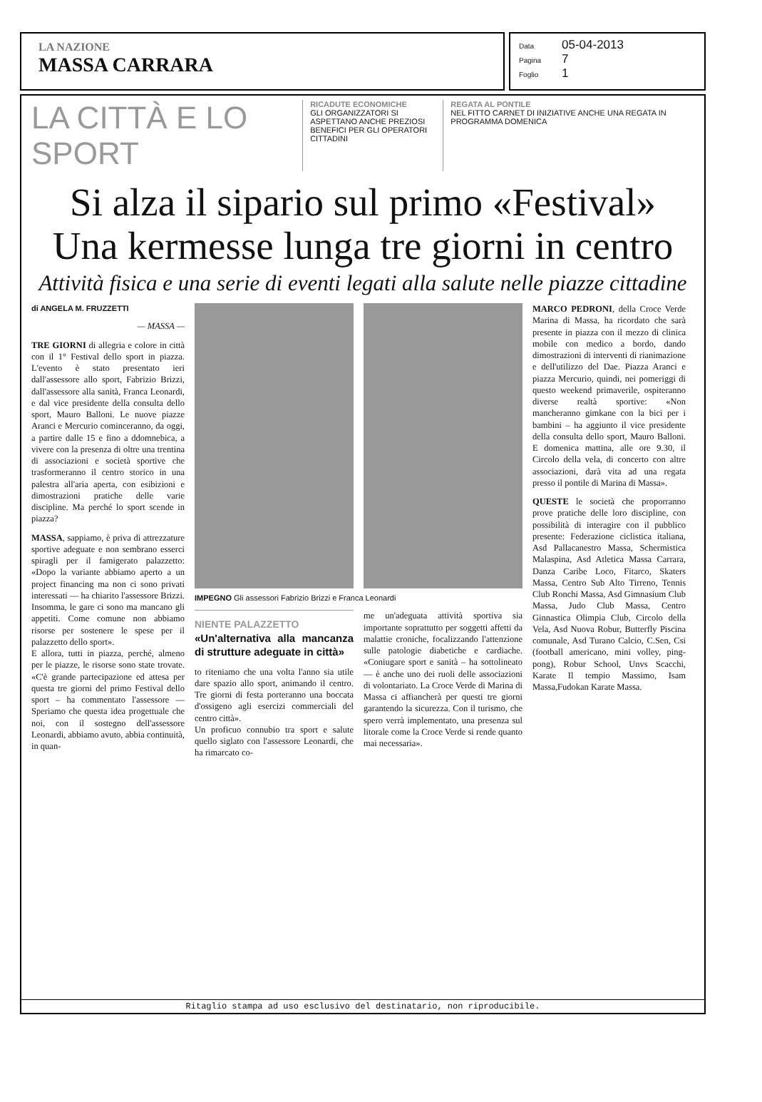LA NAZIONE
MASSA CARRARA
Data 05-04-2013
Pagina 7
Foglio 1
LA CITTÀ E LO SPORT
RICADUTE ECONOMICHE
GLI ORGANIZZATORI SI ASPETTANO ANCHE PREZIOSI BENEFICI PER GLI OPERATORI CITTADINI
REGATA AL PONTILE
NEL FITTO CARNET DI INIZIATIVE ANCHE UNA REGATA IN PROGRAMMA DOMENICA
Si alza il sipario sul primo «Festival»
Una kermesse lunga tre giorni in centro
Attività fisica e una serie di eventi legati alla salute nelle piazze cittadine
di ANGELA M. FRUZZETTI
— MASSA —
TRE GIORNI di allegria e colore in città con il 1° Festival dello sport in piazza. L'evento è stato presentato ieri dall'assessore allo sport, Fabrizio Brizzi, dall'assessore alla sanità, Franca Leonardi, e dal vice presidente della consulta dello sport, Mauro Balloni. Le nuove piazze Aranci e Mercurio cominceranno, da oggi, a partire dalle 15 e fino a ddomnebica, a vivere con la presenza di oltre una trentina di associazioni e società sportive che trasformeranno il centro storico in una palestra all'aria aperta, con esibizioni e dimostrazioni pratiche delle varie discipline. Ma perché lo sport scende in piazza?
MASSA, sappiamo, è priva di attrezzature sportive adeguate e non sembrano esserci spiragli per il famigerato palazzetto: «Dopo la variante abbiamo aperto a un project financing ma non ci sono privati interessati — ha chiarito l'assessore Brizzi. Insomma, le gare ci sono ma mancano gli appetiti. Come comune non abbiamo risorse per sostenere le spese per il palazzetto dello sport».
E allora, tutti in piazza, perché, almeno per le piazze, le risorse sono state trovate. «C'è grande partecipazione ed attesa per questa tre giorni del primo Festival dello sport – ha commentato l'assessore — Speriamo che questa idea progettuale che noi, con il sostegno dell'assessore Leonardi, abbiamo avuto, abbia continuità, in quan-
IMPEGNO Gli assessori Fabrizio Brizzi e Franca Leonardi
NIENTE PALAZZETTO
«Un'alternativa alla mancanza di strutture adeguate in città»
to riteniamo che una volta l'anno sia utile dare spazio allo sport, animando il centro. Tre giorni di festa porteranno una boccata d'ossigeno agli esercizi commerciali del centro città».
Un proficuo connubio tra sport e salute quello siglato con l'assessore Leonardi, che ha rimarcato co-
me un'adeguata attività sportiva sia importante soprattutto per soggetti affetti da malattie croniche, focalizzando l'attenzione sulle patologie diabetiche e cardiache. «Coniugare sport e sanità – ha sottolineato — è anche uno dei ruoli delle associazioni di volontariato. La Croce Verde di Marina di Massa ci affiancherà per questi tre giorni garantendo la sicurezza. Con il turismo, che spero verrà implementato, una presenza sul litorale come la Croce Verde si rende quanto mai necessaria».
MARCO PEDRONI, della Croce Verde Marina di Massa, ha ricordato che sarà presente in piazza con il mezzo di clinica mobile con medico a bordo, dando dimostrazioni di interventi di rianimazione e dell'utilizzo del Dae. Piazza Aranci e piazza Mercurio, quindi, nei pomeriggi di questo weekend primaverile, ospiteranno diverse realtà sportive: «Non mancheranno gimkane con la bici per i bambini – ha aggiunto il vice presidente della consulta dello sport, Mauro Balloni. E domenica mattina, alle ore 9.30, il Circolo della vela, di concerto con altre associazioni, darà vita ad una regata presso il pontile di Marina di Massa».
QUESTE le società che proporranno prove pratiche delle loro discipline, con possibilità di interagire con il pubblico presente: Federazione ciclistica italiana, Asd Pallacanestro Massa, Schermistica Malaspina, Asd Atletica Massa Carrara, Danza Caribe Loco, Fitarco, Skaters Massa, Centro Sub Alto Tirreno, Tennis Club Ronchi Massa, Asd Gimnasium Club Massa, Judo Club Massa, Centro Ginnastica Olimpia Club, Circolo della Vela, Asd Nuova Robur, Butterfly Piscina comunale, Asd Turano Calcio, C.Sen, Csi (football americano, mini volley, ping-pong), Robur School, Unvs Scacchi, Karate Il tempio Massimo, Isam Massa,Fudokan Karate Massa.
Ritaglio stampa ad uso esclusivo del destinatario, non riproducibile.